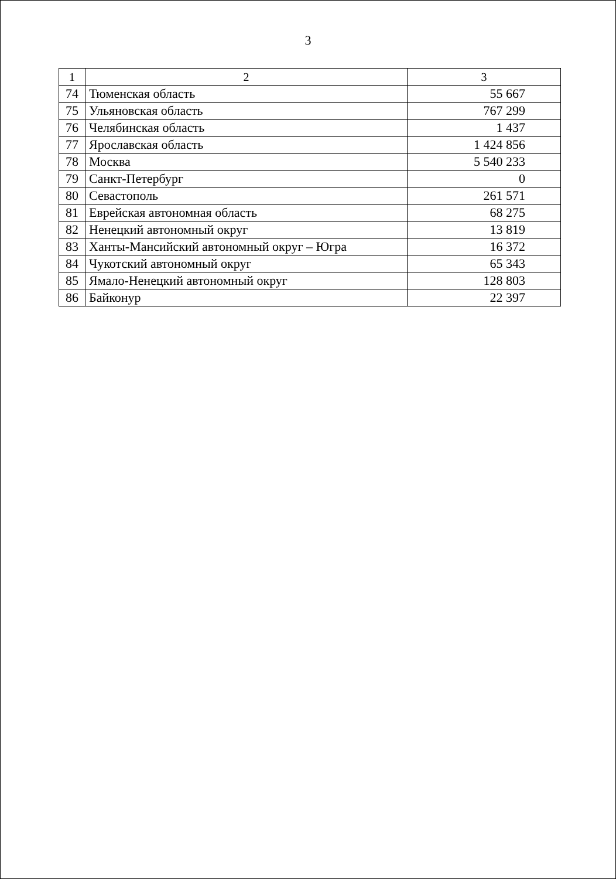3
| 1 | 2 | 3 |
| --- | --- | --- |
| 74 | Тюменская область | 55 667 |
| 75 | Ульяновская область | 767 299 |
| 76 | Челябинская область | 1 437 |
| 77 | Ярославская область | 1 424 856 |
| 78 | Москва | 5 540 233 |
| 79 | Санкт-Петербург | 0 |
| 80 | Севастополь | 261 571 |
| 81 | Еврейская автономная область | 68 275 |
| 82 | Ненецкий автономный округ | 13 819 |
| 83 | Ханты-Мансийский автономный округ – Югра | 16 372 |
| 84 | Чукотский автономный округ | 65 343 |
| 85 | Ямало-Ненецкий автономный округ | 128 803 |
| 86 | Байконур | 22 397 |